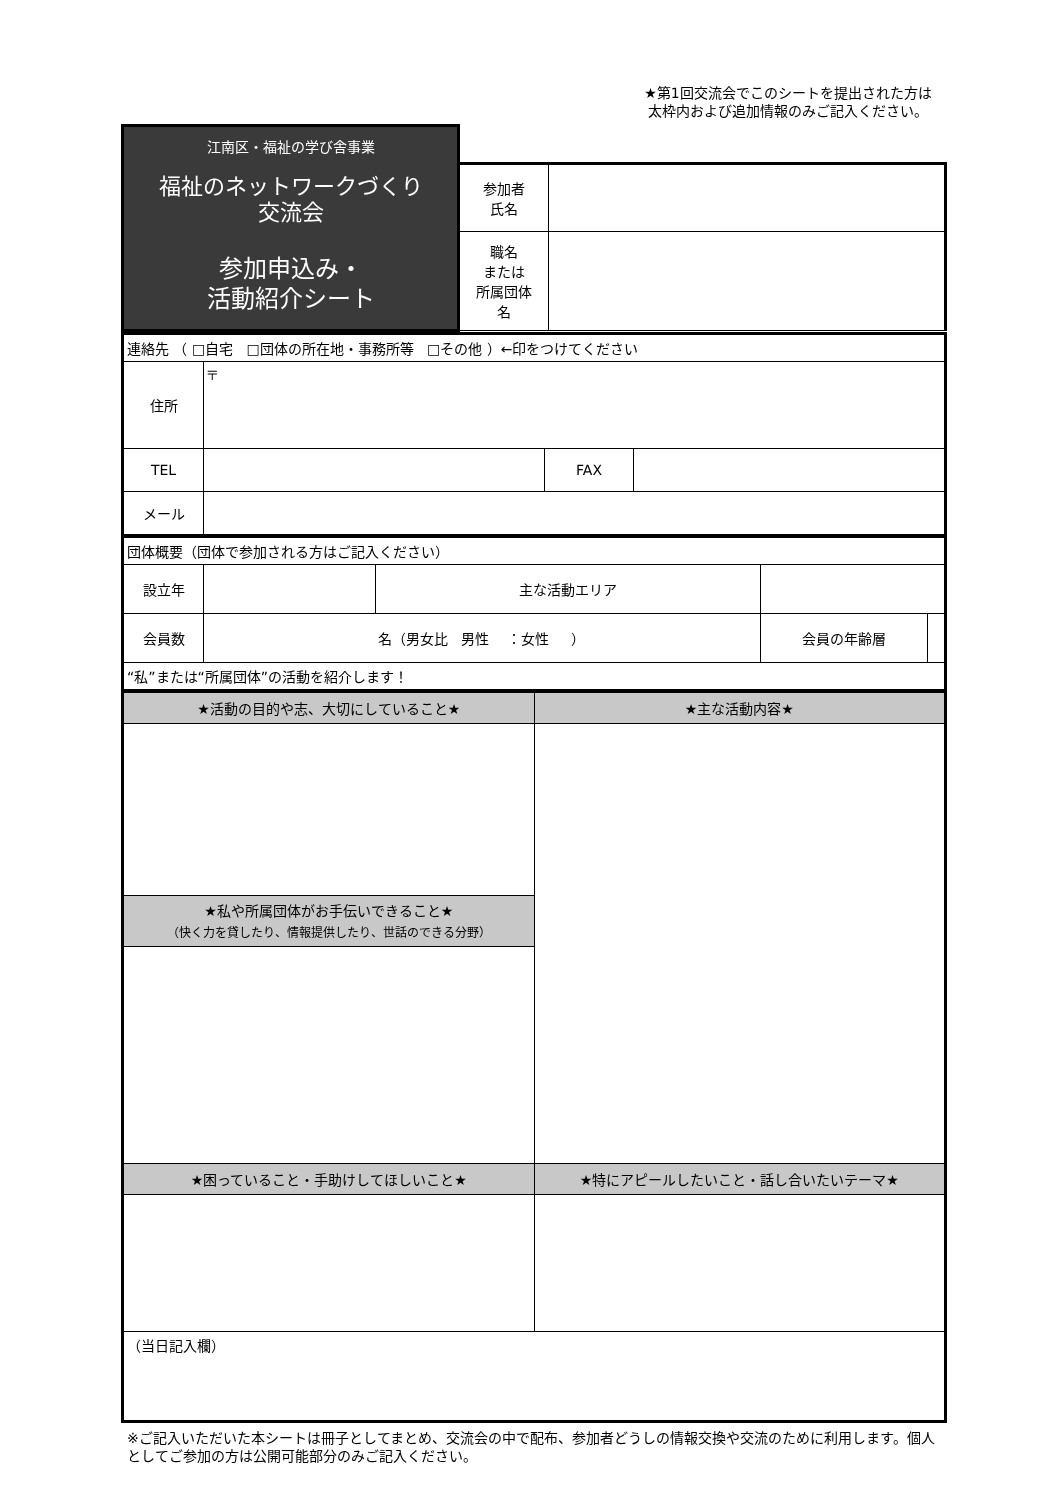★第1回交流会でこのシートを提出された方は
太枠内および追加情報のみご記入ください。
| 江南区・福祉の学び舎事業 福祉のネットワークづくり 交流会 参加申込み・ 活動紹介シート | | |
| | 参加者 氏名 | |
| | 職名 または 所属団体 名 | |
| 連絡先 （ □自宅 □団体の所在地・事務所等 □その他 ）←印をつけてください | | | |
| 住所 | 〒 | | |
| TEL | | FAX | |
| メール | | | |
| 団体概要（団体で参加される方はご記入ください） | | | | |
| 設立年 | | 主な活動エリア | | |
| 会員数 | 名（男女比 男性 ：女性 ） | | 会員の年齢層 | |
| “私”または“所属団体”の活動を紹介します！ | | | | |
| ★活動の目的や志、大切にしていること★ | ★主な活動内容★ |
| ★私や所属団体がお手伝いできること★ （快く力を貸したり、情報提供したり、世話のできる分野） | |
| ★困っていること・手助けしてほしいこと★ | ★特にアピールしたいこと・話し合いたいテーマ★ |
| （当日記入欄） | |
※ご記入いただいた本シートは冊子としてまとめ、交流会の中で配布、参加者どうしの情報交換や交流のために利用します。個人としてご参加の方は公開可能部分のみご記入ください。